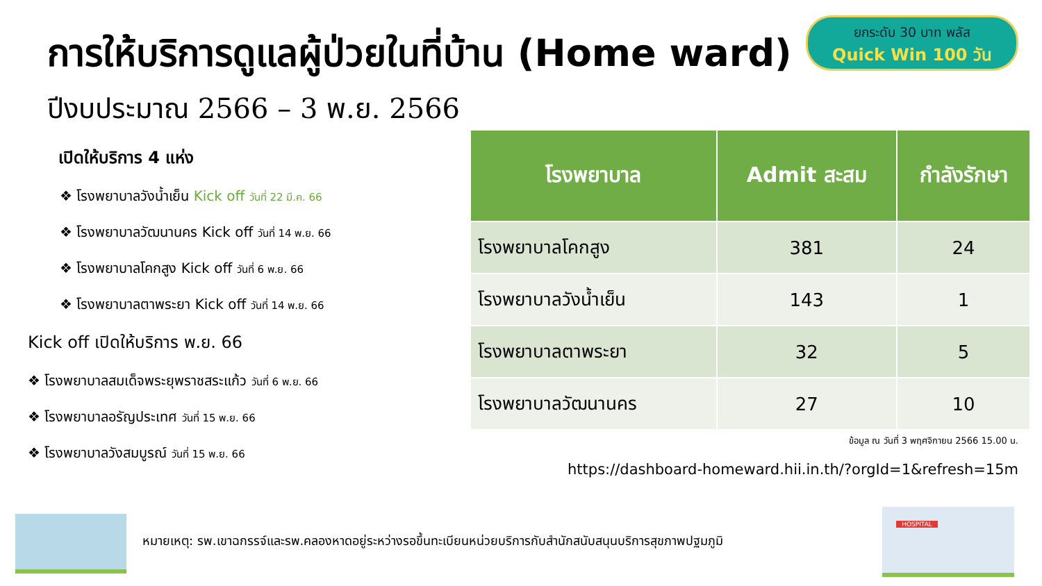ยกระดับ 30 บาท พลัส
Quick Win 100 วัน
การให้บริการดูแลผู้ป่วยในที่บ้าน (Home ward)
ปีงบประมาณ 2566 – 3 พ.ย. 2566
เปิดให้บริการ 4 แห่ง
❖ โรงพยาบาลวังน้ำเย็น Kick off วันที่ 22 มี.ค. 66
❖ โรงพยาบาลวัฒนานคร Kick off วันที่ 14 พ.ย. 66
❖ โรงพยาบาลโคกสูง Kick off วันที่ 6 พ.ย. 66
❖ โรงพยาบาลตาพระยา Kick off วันที่ 14 พ.ย. 66
Kick off เปิดให้บริการ พ.ย. 66
❖ โรงพยาบาลสมเด็จพระยุพราชสระแก้ว วันที่ 6 พ.ย. 66
❖ โรงพยาบาลอรัญประเทศ วันที่ 15 พ.ย. 66
❖ โรงพยาบาลวังสมบูรณ์ วันที่ 15 พ.ย. 66
| โรงพยาบาล | Admit สะสม | กำลังรักษา |
| --- | --- | --- |
| โรงพยาบาลโคกสูง | 381 | 24 |
| โรงพยาบาลวังน้ำเย็น | 143 | 1 |
| โรงพยาบาลตาพระยา | 32 | 5 |
| โรงพยาบาลวัฒนานคร | 27 | 10 |
ข้อมูล ณ วันที่ 3 พฤศจิกายน 2566 15.00 น.
https://dashboard-homeward.hii.in.th/?orgId=1&refresh=15m
หมายเหตุ: รพ.เขาฉกรรจ์และรพ.คลองหาดอยู่ระหว่างรอขึ้นทะเบียนหน่วยบริการกับสำนักสนับสนุนบริการสุขภาพปฐมภูมิ
HOSPITAL